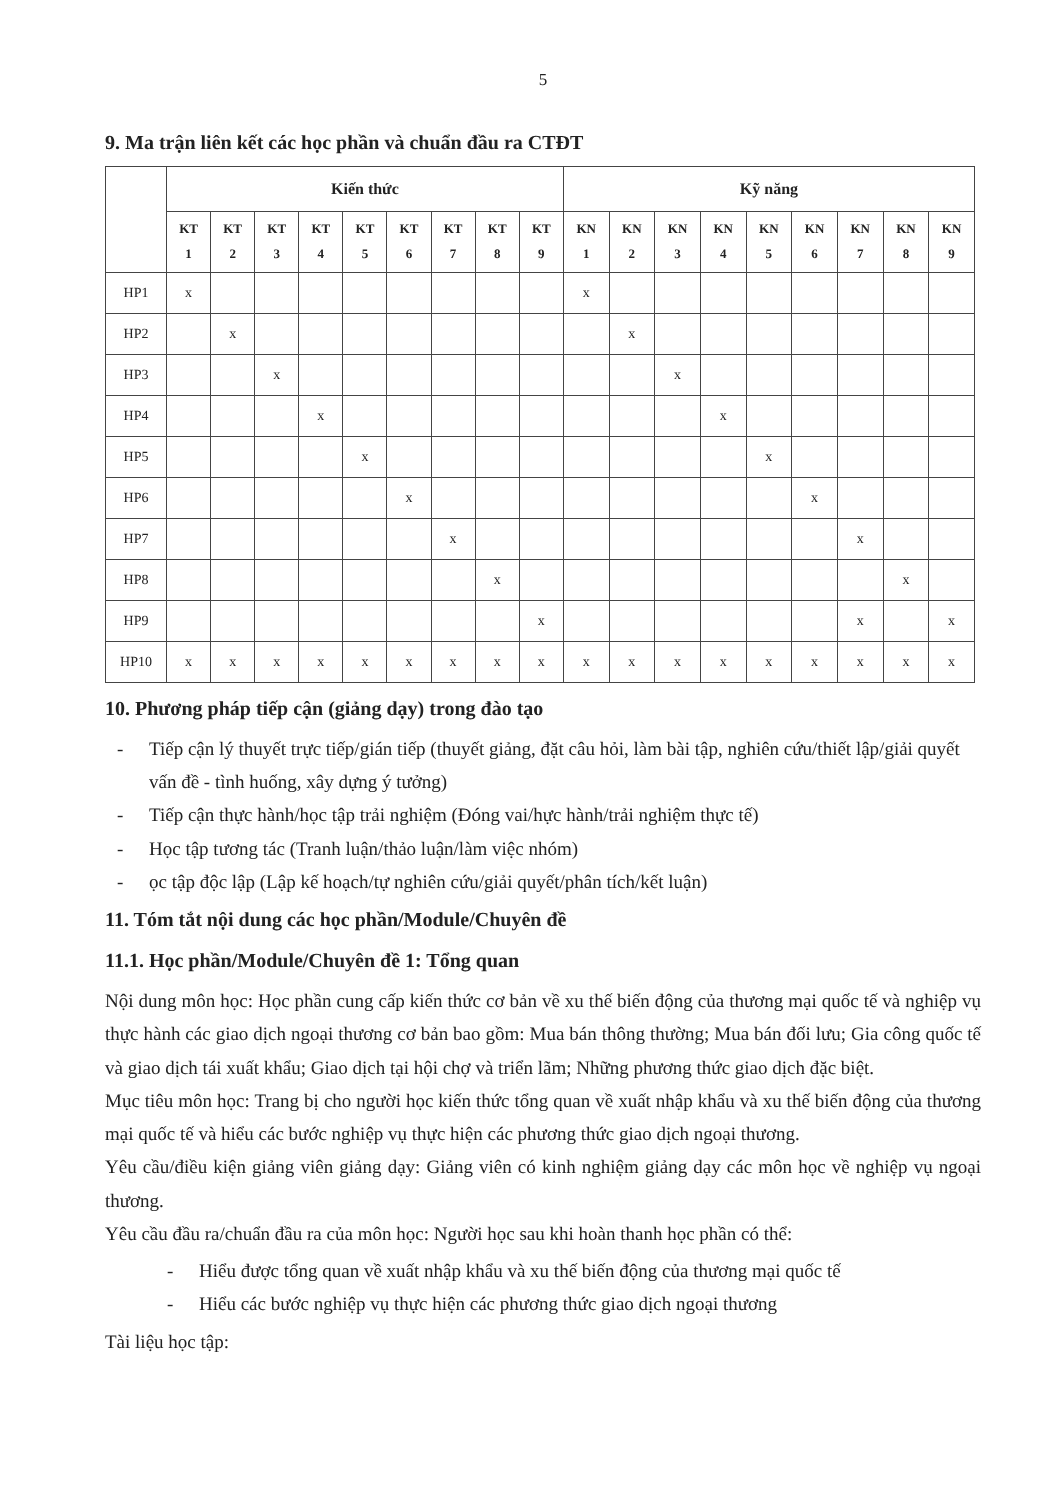5
9. Ma trận liên kết các học phần và chuẩn đầu ra CTĐT
| | Kiến thức | | | | | | | | | Kỹ năng | | | | | | | | |
| --- | --- | --- | --- | --- | --- | --- | --- | --- | --- | --- | --- | --- | --- | --- | --- | --- | --- | --- |
| | KT 1 | KT 2 | KT 3 | KT 4 | KT 5 | KT 6 | KT 7 | KT 8 | KT 9 | KN 1 | KN 2 | KN 3 | KN 4 | KN 5 | KN 6 | KN 7 | KN 8 | KN 9 |
| HP1 | x | | | | | | | | | x | | | | | | | | |
| HP2 | | x | | | | | | | | | x | | | | | | | |
| HP3 | | | x | | | | | | | | | x | | | | | | |
| HP4 | | | | x | | | | | | | | | x | | | | | |
| HP5 | | | | | x | | | | | | | | | x | | | | |
| HP6 | | | | | | x | | | | | | | | | x | | | |
| HP7 | | | | | | | x | | | | | | | | | x | | |
| HP8 | | | | | | | | x | | | | | | | | | x | |
| HP9 | | | | | | | | | x | | | | | | | x | | x |
| HP10 | x | x | x | x | x | x | x | x | x | x | x | x | x | x | x | x | x | x |
10. Phương pháp tiếp cận (giảng dạy) trong đào tạo
- Tiếp cận lý thuyết trực tiếp/gián tiếp (thuyết giảng, đặt câu hỏi, làm bài tập, nghiên cứu/thiết lập/giải quyết vấn đề - tình huống, xây dựng ý tưởng)
- Tiếp cận thực hành/học tập trải nghiệm (Đóng vai/hực hành/trải nghiệm thực tế)
- Học tập tương tác (Tranh luận/thảo luận/làm việc nhóm)
- ọc tập độc lập (Lập kế hoạch/tự nghiên cứu/giải quyết/phân tích/kết luận)
11. Tóm tắt nội dung các học phần/Module/Chuyên đề
11.1. Học phần/Module/Chuyên đề 1: Tổng quan
Nội dung môn học: Học phần cung cấp kiến thức cơ bản về xu thế biến động của thương mại quốc tế và nghiệp vụ thực hành các giao dịch ngoại thương cơ bản bao gồm: Mua bán thông thường; Mua bán đối lưu; Gia công quốc tế và giao dịch tái xuất khẩu; Giao dịch tại hội chợ và triển lãm; Những phương thức giao dịch đặc biệt.
Mục tiêu môn học: Trang bị cho người học kiến thức tổng quan về xuất nhập khẩu và xu thế biến động của thương mại quốc tế và hiểu các bước nghiệp vụ thực hiện các phương thức giao dịch ngoại thương.
Yêu cầu/điều kiện giảng viên giảng dạy: Giảng viên có kinh nghiệm giảng dạy các môn học về nghiệp vụ ngoại thương.
Yêu cầu đầu ra/chuẩn đầu ra của môn học: Người học sau khi hoàn thanh học phần có thể:
- Hiểu được tổng quan về xuất nhập khẩu và xu thế biến động của thương mại quốc tế
- Hiểu các bước nghiệp vụ thực hiện các phương thức giao dịch ngoại thương
Tài liệu học tập: